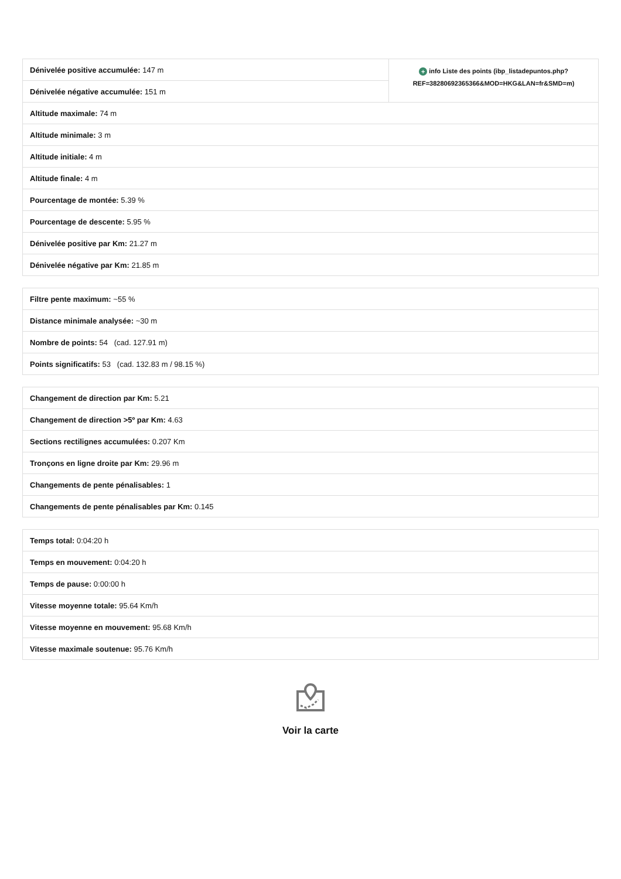| Dénivelée positive accumulée: 147 m | + info Liste des points (ibp_listadepuntos.php? REF=38280692365366&MOD=HKG&LAN=fr&SMD=m) |
| Dénivelée négative accumulée: 151 m | |
| Altitude maximale: 74 m | |
| Altitude minimale: 3 m | |
| Altitude initiale: 4 m | |
| Altitude finale: 4 m | |
| Pourcentage de montée: 5.39 % | |
| Pourcentage de descente: 5.95 % | |
| Dénivelée positive par Km: 21.27 m | |
| Dénivelée négative par Km: 21.85 m | |
| Filtre pente maximum: ~55 % |
| Distance minimale analysée: ~30 m |
| Nombre de points: 54 (cad. 127.91 m) |
| Points significatifs: 53 (cad. 132.83 m / 98.15 %) |
| Changement de direction par Km: 5.21 |
| Changement de direction >5º par Km: 4.63 |
| Sections rectilignes accumulées: 0.207 Km |
| Tronçons en ligne droite par Km: 29.96 m |
| Changements de pente pénalisables: 1 |
| Changements de pente pénalisables par Km: 0.145 |
| Temps total: 0:04:20 h |
| Temps en mouvement: 0:04:20 h |
| Temps de pause: 0:00:00 h |
| Vitesse moyenne totale: 95.64 Km/h |
| Vitesse moyenne en mouvement: 95.68 Km/h |
| Vitesse maximale soutenue: 95.76 Km/h |
Voir la carte